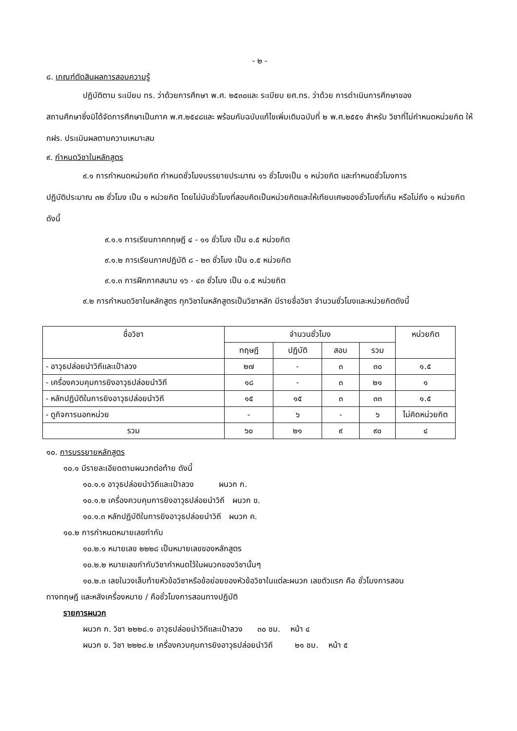- ๒ -
๘. เกณฑ์ตัดสินผลการสอบความรู้
ปฏิบัติตาม ระเบียบ ทร. ว่าด้วยการศึกษา พ.ศ. ๒๕๓๐และ ระเบียบ ยศ.ทร. ว่าด้วย การดำเนินการศึกษาของ
สถานศึกษาซึ่งมิได้จัดการศึกษาเป็นภาค พ.ศ.๒๕๔๘และ พร้อมกับฉบับแก้ไขเพิ่มเติมฉบับที่ ๒ พ.ศ.๒๕๕๑ สำหรับ วิชาที่ไม่กำหนดหน่วยกิต ให้ กฝร. ประเมินผลตามความเหมาะสม
๙. กำหนดวิชาในหลักสูตร
๙.๑ การกำหนดหน่วยกิต กำหนดชั่วโมงบรรยายประมาณ ๑๖ ชั่วโมงเป็น ๑ หน่วยกิต และกำหนดชั่วโมงการ
ปฏิบัติประมาณ ๓๒ ชั่วโมง เป็น ๑ หน่วยกิต โดยไม่นับชั่วโมงที่สอบคิดเป็นหน่วยกิตและให้เทียบเศษของชั่วโมงที่เกิน หรือไม่ถึง ๑ หน่วยกิต ดังนี้
๙.๑.๑ การเรียนภาคทฤษฎี ๔ - ๑๑ ชั่วโมง เป็น ๐.๕ หน่วยกิต
๙.๑.๒ การเรียนภาคปฏิบัติ ๘ - ๒๓ ชั่วโมง เป็น ๐.๕ หน่วยกิต
๙.๑.๓ การฝึกภาคสนาม ๑๖ - ๔๓ ชั่วโมง เป็น ๐.๕ หน่วยกิต
๙.๒ การกำหนดวิชาในหลักสูตร ทุกวิชาในหลักสูตรเป็นวิชาหลัก มีรายชื่อวิชา จำนวนชั่วโมงและหน่วยกิตดังนี้
| ชื่อวิชา | จำนวนชั่วโมง | | | | หน่วยกิต |
| --- | --- | --- | --- | --- | --- |
| | ทฤษฎี | ปฏิบัติ | สอบ | รวม | |
| - อาวุธปล่อยนำวิถีและเป้าลวง | ๒๗ | - | ๓ | ๓๐ | ๑.๕ |
| - เครื่องควบคุมการยิงอาวุธปล่อยนำวิถี | ๑๘ | - | ๓ | ๒๑ | ๑ |
| - หลักปฏิบัติในการยิงอาวุธปล่อยนำวิถี | ๑๕ | ๑๕ | ๓ | ๓๓ | ๑.๕ |
| - ดูกิจการนอกหน่วย | - | ๖ | - | ๖ | ไม่คิดหน่วยกิต |
| รวม | ๖๐ | ๒๑ | ๙ | ๙๐ | ๔ |
๑๐. การบรรยายหลักสูตร
๑๐.๑ มีรายละเอียดตามผนวกต่อท้าย ดังนี้
๑๐.๑.๑ อาวุธปล่อยนำวิถีและเป้าลวง ผนวก ก.
๑๐.๑.๒ เครื่องควบคุมการยิงอาวุธปล่อยนำวิถี ผนวก ข.
๑๐.๑.๓ หลักปฏิบัติในการยิงอาวุธปล่อยนำวิถี ผนวก ค.
๑๐.๒ การกำหนดหมายเลขกำกับ
๑๐.๒.๑ หมายเลข ๒๒๒๘ เป็นหมายเลขของหลักสูตร
๑๐.๒.๒ หมายเลขกำกับวิชากำหนดไว้ในผนวกของวิชานั้นๆ
๑๐.๒.๓ เลขในวงเล็บท้ายหัวข้อวิชาหรือข้อย่อยของหัวข้อวิชาในแต่ละผนวก เลขตัวแรก คือ ชั่วโมงการสอน
ทางทฤษฎี และหลังเครื่องหมาย / คือชั่วโมงการสอนทางปฏิบัติ
รายการผนวก
ผนวก ก. วิชา ๒๒๒๘.๑ อาวุธปล่อยนำวิถีและเป้าลวง ๓๐ ชม. หน้า ๔
ผนวก ข. วิชา ๒๒๒๘.๒ เครื่องควบคุมการยิงอาวุธปล่อยนำวิถี ๒๑ ชม. หน้า ๕